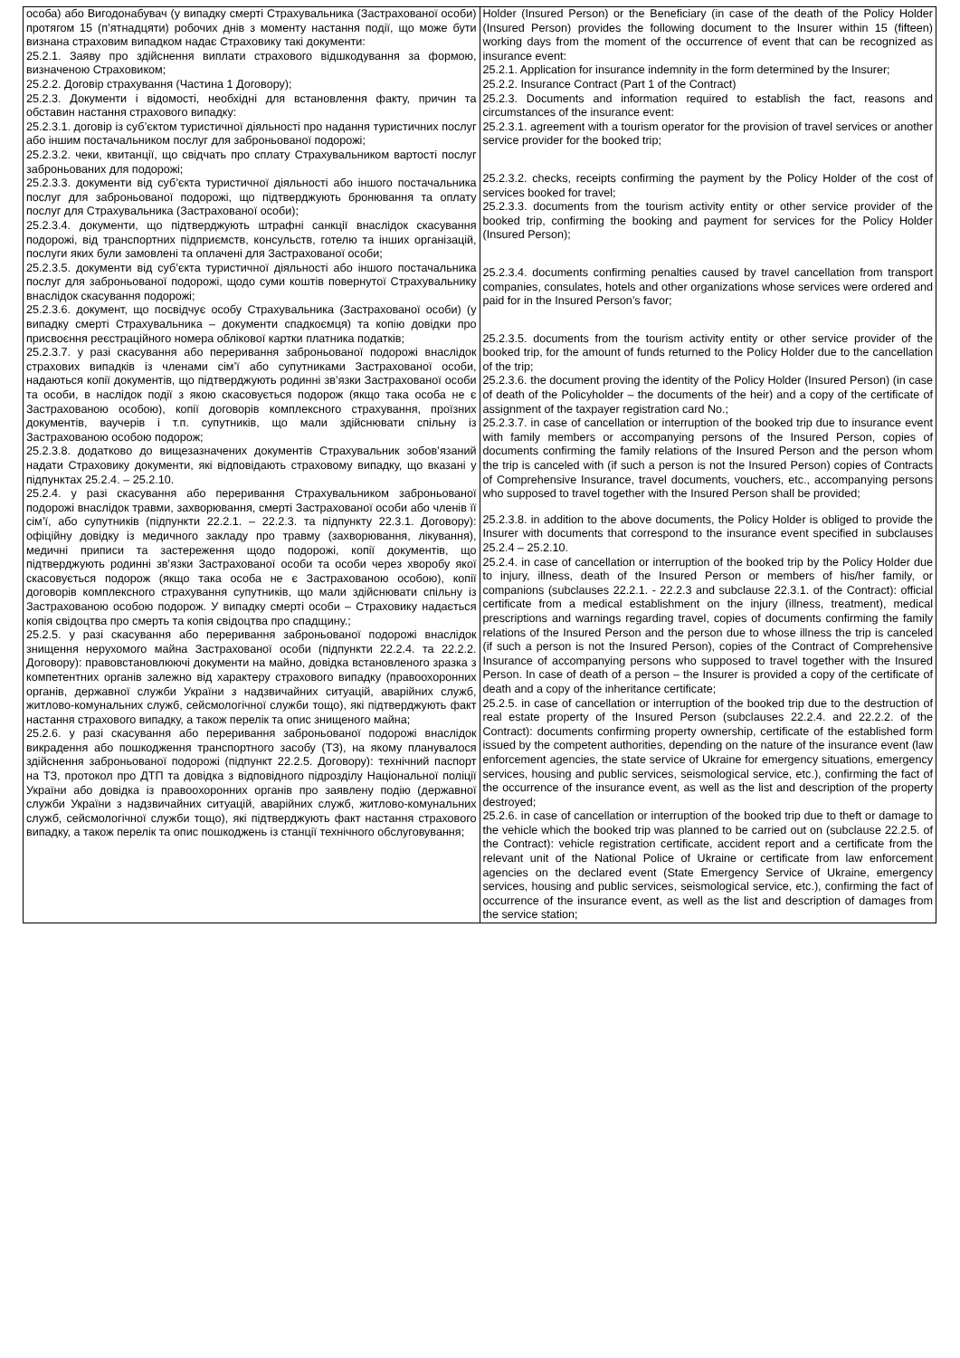| особа) або Вигодонабувач (у випадку смерті Страхувальника (Застрахованої особи) протягом 15 (п’ятнадцяти) робочих днів з моменту настання події, що може бути визнана страховим випадком надає Страховику такі документи: 25.2.1. Заяву про здійснення виплати страхового відшкодування за формою, визначеною Страховиком; 25.2.2. Договір страхування (Частина 1 Договору); 25.2.3. Документи і відомості, необхідні для встановлення факту, причин та обставин настання страхового випадку: 25.2.3.1. договір із суб’єктом туристичної діяльності про надання туристичних послуг або іншим постачальником послуг для заброньованої подорожі; 25.2.3.2. чеки, квитанції, що свідчать про сплату Страхувальником вартості послуг заброньованих для подорожі; 25.2.3.3. документи від суб’єкта туристичної діяльності або іншого постачальника послуг для заброньованої подорожі, що підтверджують бронювання та оплату послуг для Страхувальника (Застрахованої особи); 25.2.3.4. документи, що підтверджують штрафні санкції внаслідок скасування подорожі, від транспортних підприємств, консульств, готелю та інших організацій, послуги яких були замовлені та оплачені для Застрахованої особи; 25.2.3.5. документи від суб’єкта туристичної діяльності або іншого постачальника послуг для заброньованої подорожі, щодо суми коштів повернутої Страхувальнику внаслідок скасування подорожі; 25.2.3.6. документ, що посвідчує особу Страхувальника (Застрахованої особи) (у випадку смерті Страхувальника – документи спадкоємця) та копію довідки про присвоєння реєстраційного номера облікової картки платника податків; 25.2.3.7. у разі скасування або переривання заброньованої подорожі внаслідок страхових випадків із членами сім’ї або супутниками Застрахованої особи, надаються копії документів, що підтверджують родинні зв’язки Застрахованої особи та особи, в наслідок події з якою скасовується подорож (якщо така особа не є Застрахованою особою), копії договорів комплексного страхування, проїзних документів, ваучерів і т.п. супутників, що мали здійснювати спільну із Застрахованою особою подорож; 25.2.3.8. додатково до вищезазначених документів Страхувальник зобов’язаний надати Страховику документи, які відповідають страховому випадку, що вказані у підпунктах 25.2.4. – 25.2.10. 25.2.4. у разі скасування або переривання Страхувальником заброньованої подорожі внаслідок травми, захворювання, смерті Застрахованої особи або членів її сім’ї, або супутників (підпункти 22.2.1. – 22.2.3. та підпункту 22.3.1. Договору): офіційну довідку із медичного закладу про травму (захворювання, лікування), медичні приписи та застереження щодо подорожі, копії документів, що підтверджують родинні зв’язки Застрахованої особи та особи через хворобу якої скасовується подорож (якщо така особа не є Застрахованою особою), копії договорів комплексного страхування супутників, що мали здійснювати спільну із Застрахованою особою подорож. У випадку смерті особи – Страховику надається копія свідоцтва про смерть та копія свідоцтва про спадщину.; 25.2.5. у разі скасування або переривання заброньованої подорожі внаслідок знищення нерухомого майна Застрахованої особи (підпункти 22.2.4. та 22.2.2. Договору): правовстановлюючі документи на майно, довідка встановленого зразка з компетентних органів залежно від характеру страхового випадку (правоохоронних органів, державної служби України з надзвичайних ситуацій, аварійних служб, житлово-комунальних служб, сейсмологічної служби тощо), які підтверджують факт настання страхового випадку, а також перелік та опис знищеного майна; 25.2.6. у разі скасування або переривання заброньованої подорожі внаслідок викрадення або пошкодження транспортного засобу (ТЗ), на якому планувалося здійснення заброньованої подорожі (підпункт 22.2.5. Договору): технічний паспорт на ТЗ, протокол про ДТП та довідка з відповідного підрозділу Національної поліції України або довідка із правоохоронних органів про заявлену подію (державної служби України з надзвичайних ситуацій, аварійних служб, житлово-комунальних служб, сейсмологічної служби тощо), які підтверджують факт настання страхового випадку, а також перелік та опис пошкоджень із станції технічного обслуговування; | Holder (Insured Person) or the Beneficiary (in case of the death of the Policy Holder (Insured Person) provides the following document to the Insurer within 15 (fifteen) working days from the moment of the occurrence of event that can be recognized as insurance event: 25.2.1. Application for insurance indemnity in the form determined by the Insurer; 25.2.2. Insurance Contract (Part 1 of the Contract) 25.2.3. Documents and information required to establish the fact, reasons and circumstances of the insurance event: 25.2.3.1. agreement with a tourism operator for the provision of travel services or another service provider for the booked trip; 25.2.3.2. checks, receipts confirming the payment by the Policy Holder of the cost of services booked for travel; 25.2.3.3. documents from the tourism activity entity or other service provider of the booked trip, confirming the booking and payment for services for the Policy Holder (Insured Person); 25.2.3.4. documents confirming penalties caused by travel cancellation from transport companies, consulates, hotels and other organizations whose services were ordered and paid for in the Insured Person’s favor; 25.2.3.5. documents from the tourism activity entity or other service provider of the booked trip, for the amount of funds returned to the Policy Holder due to the cancellation of the trip; 25.2.3.6. the document proving the identity of the Policy Holder (Insured Person) (in case of death of the Policyholder – the documents of the heir) and a copy of the certificate of assignment of the taxpayer registration card No.; 25.2.3.7. in case of cancellation or interruption of the booked trip due to insurance event with family members or accompanying persons of the Insured Person, copies of documents confirming the family relations of the Insured Person and the person whom the trip is canceled with (if such a person is not the Insured Person) copies of Contracts of Comprehensive Insurance, travel documents, vouchers, etc., accompanying persons who supposed to travel together with the Insured Person shall be provided; 25.2.3.8. in addition to the above documents, the Policy Holder is obliged to provide the Insurer with documents that correspond to the insurance event specified in subclauses 25.2.4 – 25.2.10. 25.2.4. in case of cancellation or interruption of the booked trip by the Policy Holder due to injury, illness, death of the Insured Person or members of his/her family, or companions (subclauses 22.2.1. - 22.2.3 and subclause 22.3.1. of the Contract): official certificate from a medical establishment on the injury (illness, treatment), medical prescriptions and warnings regarding travel, copies of documents confirming the family relations of the Insured Person and the person due to whose illness the trip is canceled (if such a person is not the Insured Person), copies of the Contract of Comprehensive Insurance of accompanying persons who supposed to travel together with the Insured Person. In case of death of a person – the Insurer is provided a copy of the certificate of death and a copy of the inheritance certificate; 25.2.5. in case of cancellation or interruption of the booked trip due to the destruction of real estate property of the Insured Person (subclauses 22.2.4. and 22.2.2. of the Contract): documents confirming property ownership, certificate of the established form issued by the competent authorities, depending on the nature of the insurance event (law enforcement agencies, the state service of Ukraine for emergency situations, emergency services, housing and public services, seismological service, etc.), confirming the fact of the occurrence of the insurance event, as well as the list and description of the property destroyed; 25.2.6. in case of cancellation or interruption of the booked trip due to theft or damage to the vehicle which the booked trip was planned to be carried out on (subclause 22.2.5. of the Contract): vehicle registration certificate, accident report and a certificate from the relevant unit of the National Police of Ukraine or certificate from law enforcement agencies on the declared event (State Emergency Service of Ukraine, emergency services, housing and public services, seismological service, etc.), confirming the fact of occurrence of the insurance event, as well as the list and description of damages from the service station; |